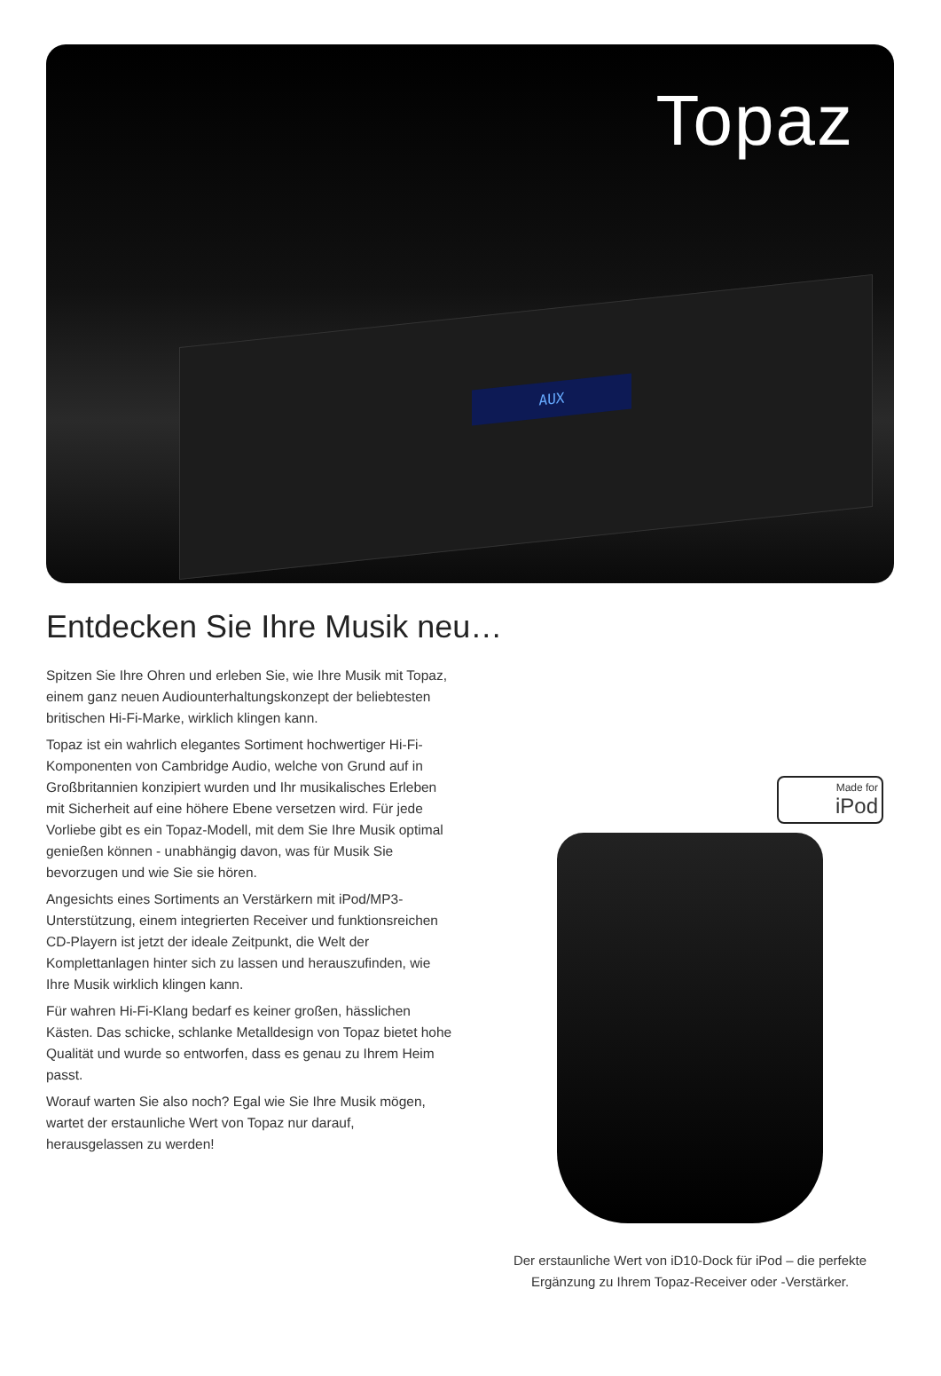Topaz
AUX
Entdecken Sie Ihre Musik neu…
Spitzen Sie Ihre Ohren und erleben Sie, wie Ihre Musik mit Topaz, einem ganz neuen Audiounterhaltungskonzept der beliebtesten britischen Hi-Fi-Marke, wirklich klingen kann.
Topaz ist ein wahrlich elegantes Sortiment hochwertiger Hi-Fi-Komponenten von Cambridge Audio, welche von Grund auf in Großbritannien konzipiert wurden und Ihr musikalisches Erleben mit Sicherheit auf eine höhere Ebene versetzen wird. Für jede Vorliebe gibt es ein Topaz-Modell, mit dem Sie Ihre Musik optimal genießen können - unabhängig davon, was für Musik Sie bevorzugen und wie Sie sie hören.
Angesichts eines Sortiments an Verstärkern mit iPod/MP3-Unterstützung, einem integrierten Receiver und funktionsreichen CD-Playern ist jetzt der ideale Zeitpunkt, die Welt der Komplettanlagen hinter sich zu lassen und herauszufinden, wie Ihre Musik wirklich klingen kann.
Für wahren Hi-Fi-Klang bedarf es keiner großen, hässlichen Kästen. Das schicke, schlanke Metalldesign von Topaz bietet hohe Qualität und wurde so entworfen, dass es genau zu Ihrem Heim passt.
Worauf warten Sie also noch? Egal wie Sie Ihre Musik mögen, wartet der erstaunliche Wert von Topaz nur darauf, herausgelassen zu werden!
Made for
iPod
Der erstaunliche Wert von iD10-Dock für iPod – die perfekte Ergänzung zu Ihrem Topaz-Receiver oder -Verstärker.